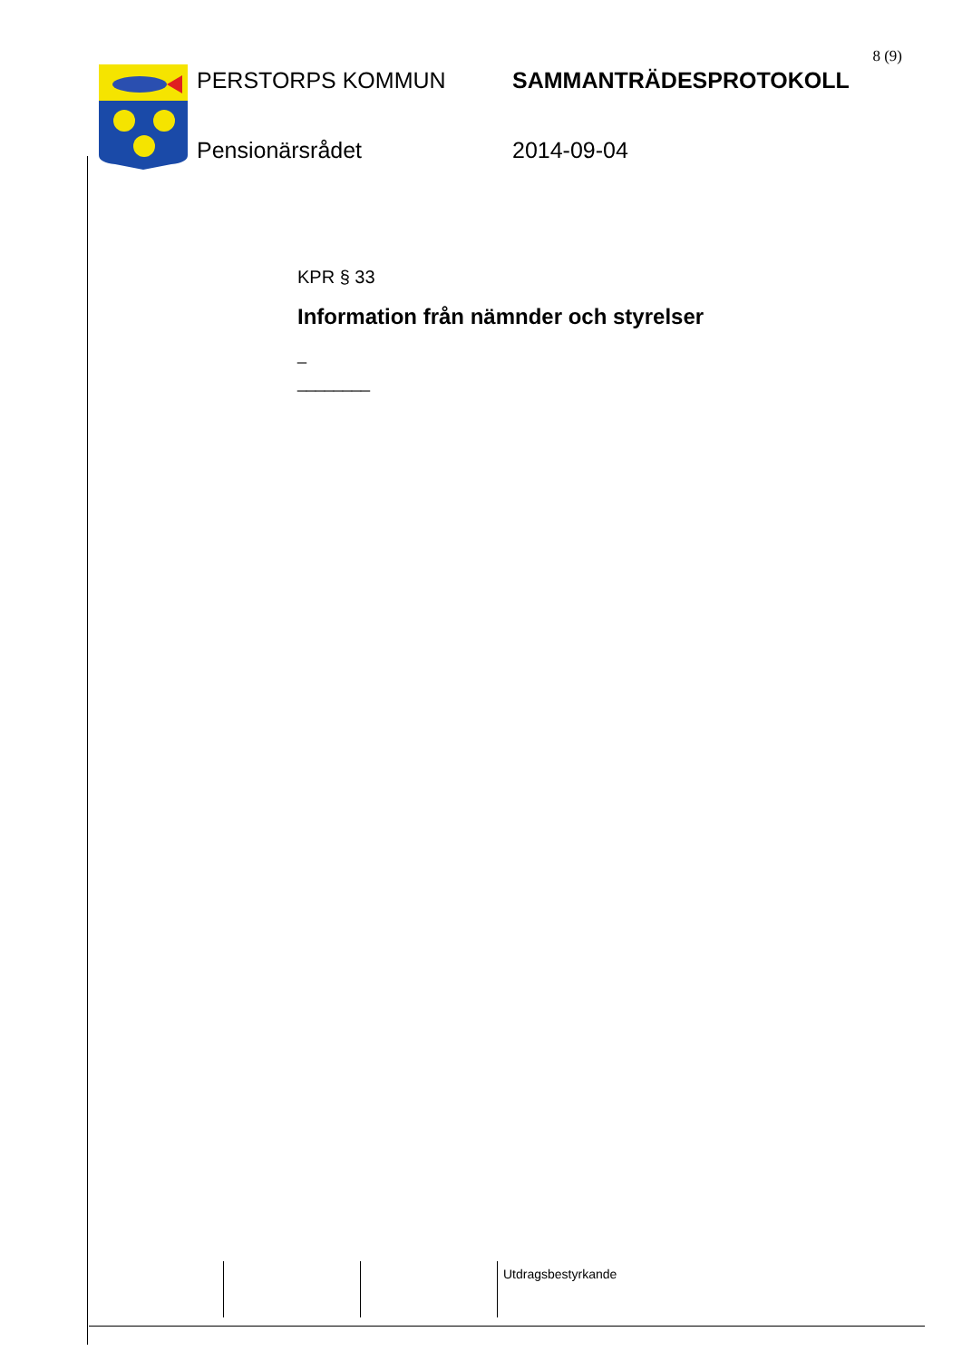8 (9)
PERSTORPS KOMMUN
SAMMANTRÄDESPROTOKOLL
Pensionärsrådet
2014-09-04
KPR § 33
Information från nämnder och styrelser
_
________
Utdragsbestyrkande